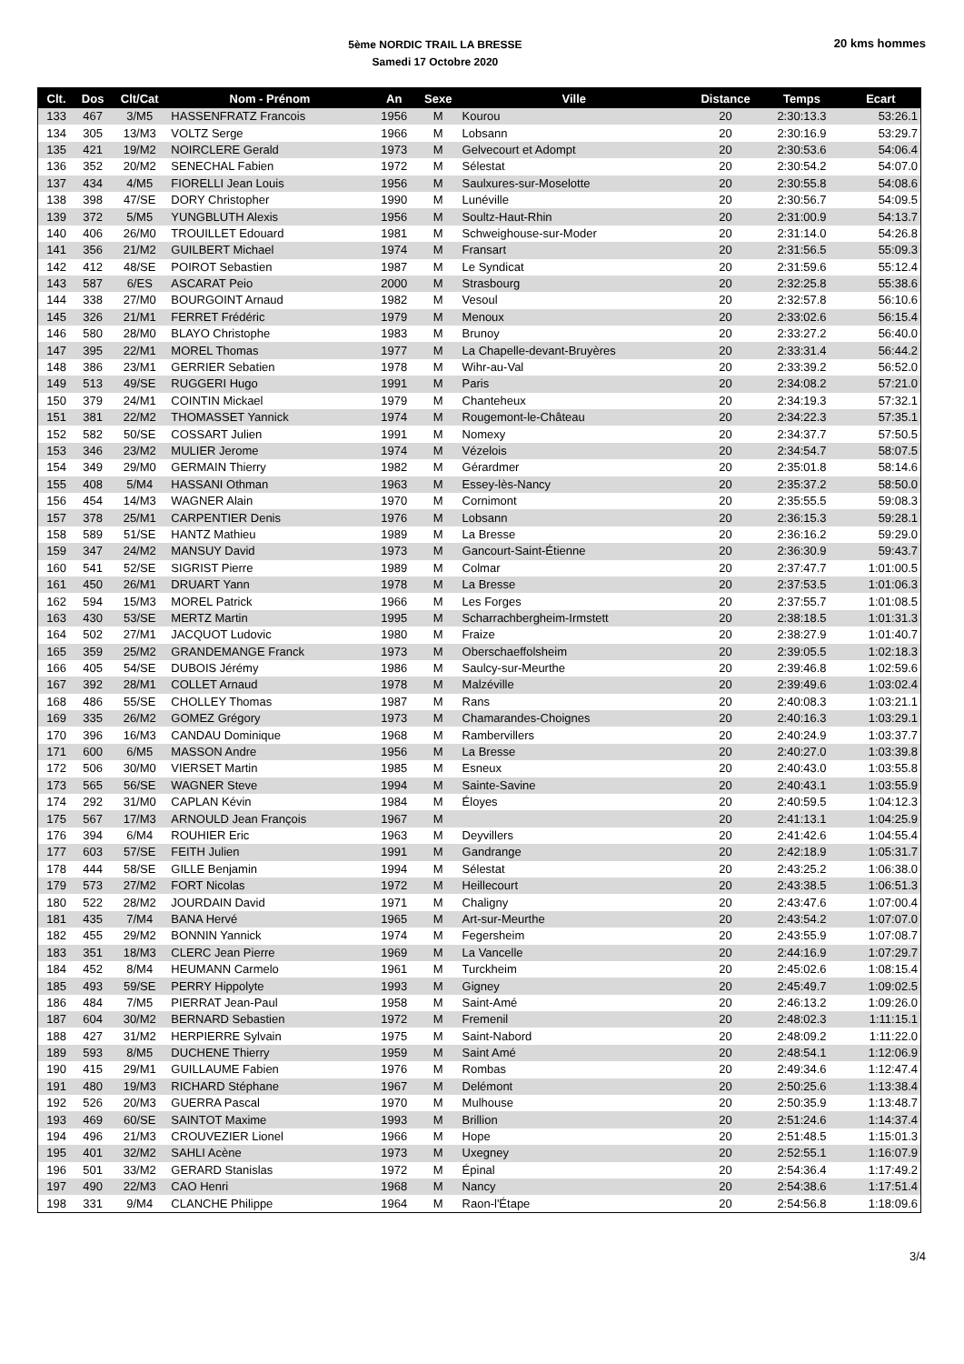5ème NORDIC TRAIL LA BRESSE
Samedi 17 Octobre 2020
20 kms hommes
| Clt. | Dos | Clt/Cat | Nom - Prénom | An | Sexe | Ville | Distance | Temps | Ecart |
| --- | --- | --- | --- | --- | --- | --- | --- | --- | --- |
| 133 | 467 | 3/M5 | HASSENFRATZ Francois | 1956 | M | Kourou | 20 | 2:30:13.3 | 53:26.1 |
| 134 | 305 | 13/M3 | VOLTZ Serge | 1966 | M | Lobsann | 20 | 2:30:16.9 | 53:29.7 |
| 135 | 421 | 19/M2 | NOIRCLERE Gerald | 1973 | M | Gelvecourt et Adompt | 20 | 2:30:53.6 | 54:06.4 |
| 136 | 352 | 20/M2 | SENECHAL Fabien | 1972 | M | Sélestat | 20 | 2:30:54.2 | 54:07.0 |
| 137 | 434 | 4/M5 | FIORELLI Jean Louis | 1956 | M | Saulxures-sur-Moselotte | 20 | 2:30:55.8 | 54:08.6 |
| 138 | 398 | 47/SE | DORY Christopher | 1990 | M | Lunéville | 20 | 2:30:56.7 | 54:09.5 |
| 139 | 372 | 5/M5 | YUNGBLUTH Alexis | 1956 | M | Soultz-Haut-Rhin | 20 | 2:31:00.9 | 54:13.7 |
| 140 | 406 | 26/M0 | TROUILLET Edouard | 1981 | M | Schweighouse-sur-Moder | 20 | 2:31:14.0 | 54:26.8 |
| 141 | 356 | 21/M2 | GUILBERT Michael | 1974 | M | Fransart | 20 | 2:31:56.5 | 55:09.3 |
| 142 | 412 | 48/SE | POIROT Sebastien | 1987 | M | Le Syndicat | 20 | 2:31:59.6 | 55:12.4 |
| 143 | 587 | 6/ES | ASCARAT Peio | 2000 | M | Strasbourg | 20 | 2:32:25.8 | 55:38.6 |
| 144 | 338 | 27/M0 | BOURGOINT Arnaud | 1982 | M | Vesoul | 20 | 2:32:57.8 | 56:10.6 |
| 145 | 326 | 21/M1 | FERRET Frédéric | 1979 | M | Menoux | 20 | 2:33:02.6 | 56:15.4 |
| 146 | 580 | 28/M0 | BLAYO Christophe | 1983 | M | Brunoy | 20 | 2:33:27.2 | 56:40.0 |
| 147 | 395 | 22/M1 | MOREL Thomas | 1977 | M | La Chapelle-devant-Bruyères | 20 | 2:33:31.4 | 56:44.2 |
| 148 | 386 | 23/M1 | GERRIER Sebatien | 1978 | M | Wihr-au-Val | 20 | 2:33:39.2 | 56:52.0 |
| 149 | 513 | 49/SE | RUGGERI Hugo | 1991 | M | Paris | 20 | 2:34:08.2 | 57:21.0 |
| 150 | 379 | 24/M1 | COINTIN Mickael | 1979 | M | Chanteheux | 20 | 2:34:19.3 | 57:32.1 |
| 151 | 381 | 22/M2 | THOMASSET Yannick | 1974 | M | Rougemont-le-Château | 20 | 2:34:22.3 | 57:35.1 |
| 152 | 582 | 50/SE | COSSART Julien | 1991 | M | Nomexy | 20 | 2:34:37.7 | 57:50.5 |
| 153 | 346 | 23/M2 | MULIER Jerome | 1974 | M | Vézelois | 20 | 2:34:54.7 | 58:07.5 |
| 154 | 349 | 29/M0 | GERMAIN Thierry | 1982 | M | Gérardmer | 20 | 2:35:01.8 | 58:14.6 |
| 155 | 408 | 5/M4 | HASSANI Othman | 1963 | M | Essey-lès-Nancy | 20 | 2:35:37.2 | 58:50.0 |
| 156 | 454 | 14/M3 | WAGNER Alain | 1970 | M | Cornimont | 20 | 2:35:55.5 | 59:08.3 |
| 157 | 378 | 25/M1 | CARPENTIER Denis | 1976 | M | Lobsann | 20 | 2:36:15.3 | 59:28.1 |
| 158 | 589 | 51/SE | HANTZ Mathieu | 1989 | M | La Bresse | 20 | 2:36:16.2 | 59:29.0 |
| 159 | 347 | 24/M2 | MANSUY David | 1973 | M | Gancourt-Saint-Étienne | 20 | 2:36:30.9 | 59:43.7 |
| 160 | 541 | 52/SE | SIGRIST Pierre | 1989 | M | Colmar | 20 | 2:37:47.7 | 1:01:00.5 |
| 161 | 450 | 26/M1 | DRUART Yann | 1978 | M | La Bresse | 20 | 2:37:53.5 | 1:01:06.3 |
| 162 | 594 | 15/M3 | MOREL Patrick | 1966 | M | Les Forges | 20 | 2:37:55.7 | 1:01:08.5 |
| 163 | 430 | 53/SE | MERTZ Martin | 1995 | M | Scharrachbergheim-Irmstett | 20 | 2:38:18.5 | 1:01:31.3 |
| 164 | 502 | 27/M1 | JACQUOT Ludovic | 1980 | M | Fraize | 20 | 2:38:27.9 | 1:01:40.7 |
| 165 | 359 | 25/M2 | GRANDEMANGE Franck | 1973 | M | Oberschaeffolsheim | 20 | 2:39:05.5 | 1:02:18.3 |
| 166 | 405 | 54/SE | DUBOIS Jérémy | 1986 | M | Saulcy-sur-Meurthe | 20 | 2:39:46.8 | 1:02:59.6 |
| 167 | 392 | 28/M1 | COLLET Arnaud | 1978 | M | Malzéville | 20 | 2:39:49.6 | 1:03:02.4 |
| 168 | 486 | 55/SE | CHOLLEY Thomas | 1987 | M | Rans | 20 | 2:40:08.3 | 1:03:21.1 |
| 169 | 335 | 26/M2 | GOMEZ Grégory | 1973 | M | Chamarandes-Choignes | 20 | 2:40:16.3 | 1:03:29.1 |
| 170 | 396 | 16/M3 | CANDAU Dominique | 1968 | M | Rambervillers | 20 | 2:40:24.9 | 1:03:37.7 |
| 171 | 600 | 6/M5 | MASSON Andre | 1956 | M | La Bresse | 20 | 2:40:27.0 | 1:03:39.8 |
| 172 | 506 | 30/M0 | VIERSET Martin | 1985 | M | Esneux | 20 | 2:40:43.0 | 1:03:55.8 |
| 173 | 565 | 56/SE | WAGNER Steve | 1994 | M | Sainte-Savine | 20 | 2:40:43.1 | 1:03:55.9 |
| 174 | 292 | 31/M0 | CAPLAN Kévin | 1984 | M | Éloyes | 20 | 2:40:59.5 | 1:04:12.3 |
| 175 | 567 | 17/M3 | ARNOULD Jean François | 1967 | M | | 20 | 2:41:13.1 | 1:04:25.9 |
| 176 | 394 | 6/M4 | ROUHIER Eric | 1963 | M | Deyvillers | 20 | 2:41:42.6 | 1:04:55.4 |
| 177 | 603 | 57/SE | FEITH Julien | 1991 | M | Gandrange | 20 | 2:42:18.9 | 1:05:31.7 |
| 178 | 444 | 58/SE | GILLE Benjamin | 1994 | M | Sélestat | 20 | 2:43:25.2 | 1:06:38.0 |
| 179 | 573 | 27/M2 | FORT Nicolas | 1972 | M | Heillecourt | 20 | 2:43:38.5 | 1:06:51.3 |
| 180 | 522 | 28/M2 | JOURDAIN David | 1971 | M | Chaligny | 20 | 2:43:47.6 | 1:07:00.4 |
| 181 | 435 | 7/M4 | BANA Hervé | 1965 | M | Art-sur-Meurthe | 20 | 2:43:54.2 | 1:07:07.0 |
| 182 | 455 | 29/M2 | BONNIN Yannick | 1974 | M | Fegersheim | 20 | 2:43:55.9 | 1:07:08.7 |
| 183 | 351 | 18/M3 | CLERC Jean Pierre | 1969 | M | La Vancelle | 20 | 2:44:16.9 | 1:07:29.7 |
| 184 | 452 | 8/M4 | HEUMANN Carmelo | 1961 | M | Turckheim | 20 | 2:45:02.6 | 1:08:15.4 |
| 185 | 493 | 59/SE | PERRY Hippolyte | 1993 | M | Gigney | 20 | 2:45:49.7 | 1:09:02.5 |
| 186 | 484 | 7/M5 | PIERRAT Jean-Paul | 1958 | M | Saint-Amé | 20 | 2:46:13.2 | 1:09:26.0 |
| 187 | 604 | 30/M2 | BERNARD Sebastien | 1972 | M | Fremenil | 20 | 2:48:02.3 | 1:11:15.1 |
| 188 | 427 | 31/M2 | HERPIERRE Sylvain | 1975 | M | Saint-Nabord | 20 | 2:48:09.2 | 1:11:22.0 |
| 189 | 593 | 8/M5 | DUCHENE Thierry | 1959 | M | Saint Amé | 20 | 2:48:54.1 | 1:12:06.9 |
| 190 | 415 | 29/M1 | GUILLAUME Fabien | 1976 | M | Rombas | 20 | 2:49:34.6 | 1:12:47.4 |
| 191 | 480 | 19/M3 | RICHARD Stéphane | 1967 | M | Delémont | 20 | 2:50:25.6 | 1:13:38.4 |
| 192 | 526 | 20/M3 | GUERRA Pascal | 1970 | M | Mulhouse | 20 | 2:50:35.9 | 1:13:48.7 |
| 193 | 469 | 60/SE | SAINTOT Maxime | 1993 | M | Brillion | 20 | 2:51:24.6 | 1:14:37.4 |
| 194 | 496 | 21/M3 | CROUVEZIER Lionel | 1966 | M | Hope | 20 | 2:51:48.5 | 1:15:01.3 |
| 195 | 401 | 32/M2 | SAHLI Acène | 1973 | M | Uxegney | 20 | 2:52:55.1 | 1:16:07.9 |
| 196 | 501 | 33/M2 | GERARD Stanislas | 1972 | M | Épinal | 20 | 2:54:36.4 | 1:17:49.2 |
| 197 | 490 | 22/M3 | CAO Henri | 1968 | M | Nancy | 20 | 2:54:38.6 | 1:17:51.4 |
| 198 | 331 | 9/M4 | CLANCHE Philippe | 1964 | M | Raon-l'Étape | 20 | 2:54:56.8 | 1:18:09.6 |
3/4